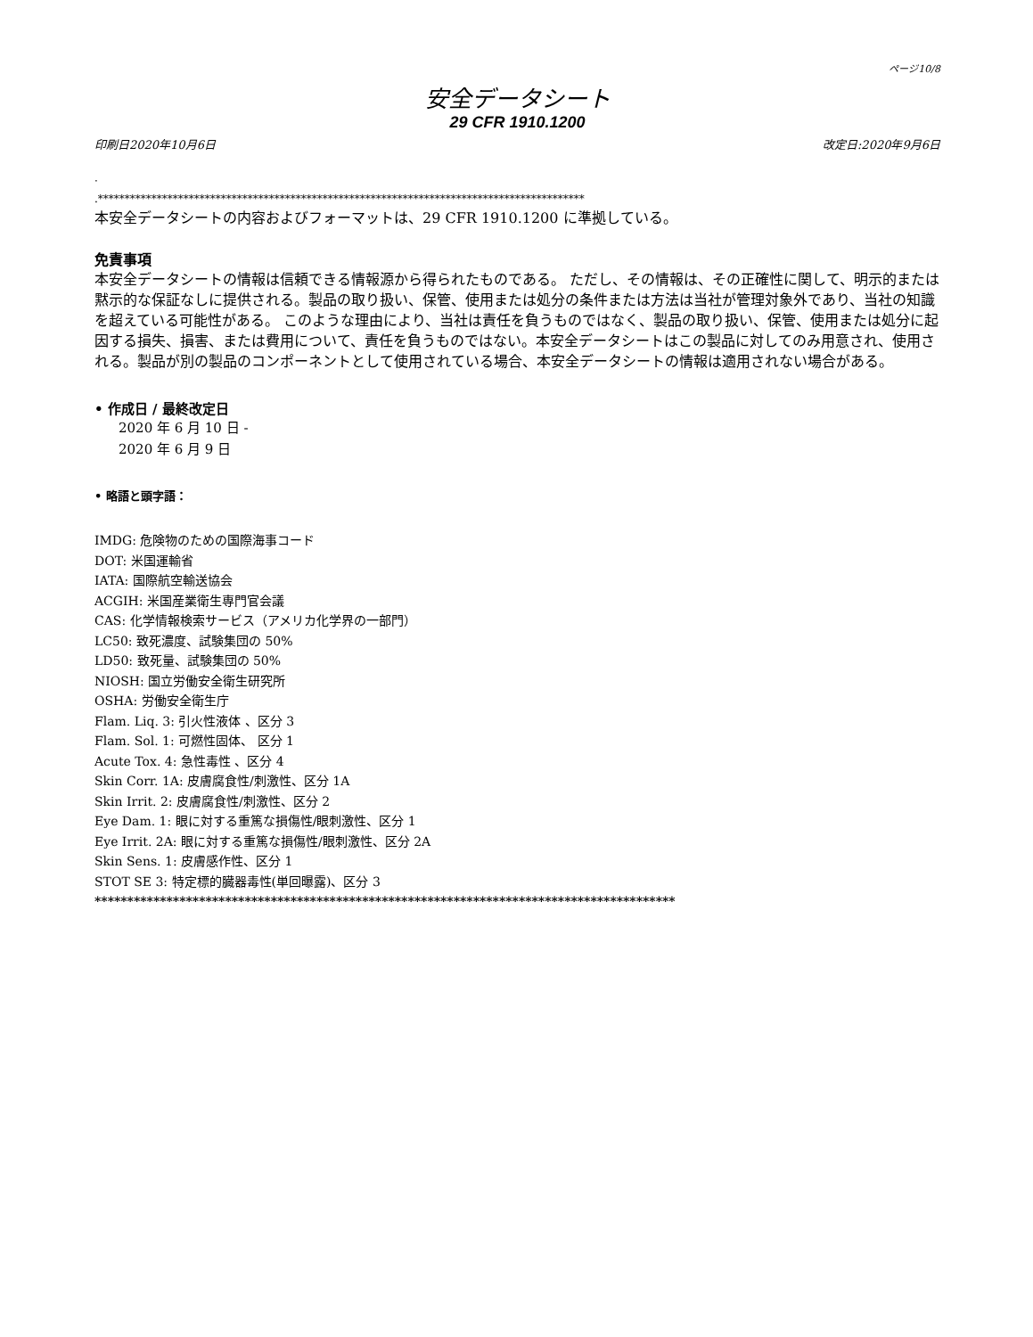ページ10/8
安全データシート
29 CFR 1910.1200
印刷日2020年10月6日 改定日:2020年9月6日
·
.*******************************************************************************************
本安全データシートの内容およびフォーマットは、29 CFR 1910.1200 に準拠している。
免責事項
本安全データシートの情報は信頼できる情報源から得られたものである。 ただし、その情報は、その正確性に関して、明示的または黙示的な保証なしに提供される。製品の取り扱い、保管、使用または処分の条件または方法は当社が管理対象外であり、当社の知識を超えている可能性がある。 このような理由により、当社は責任を負うものではなく、製品の取り扱い、保管、使用または処分に起因する損失、損害、または費用について、責任を負うものではない。本安全データシートはこの製品に対してのみ用意され、使用される。製品が別の製品のコンポーネントとして使用されている場合、本安全データシートの情報は適用されない場合がある。
• 作成日 / 最終改定日
2020 年 6 月 10 日 -
2020 年 6 月 9 日
• 略語と頭字語：
IMDG: 危険物のための国際海事コード
DOT: 米国運輸省
IATA: 国際航空輸送協会
ACGIH: 米国産業衛生専門官会議
CAS: 化学情報検索サービス（アメリカ化学界の一部門）
LC50: 致死濃度、試験集団の 50%
LD50: 致死量、試験集団の 50%
NIOSH: 国立労働安全衛生研究所
OSHA: 労働安全衛生庁
Flam. Liq. 3: 引火性液体 、区分 3
Flam. Sol. 1: 可燃性固体、 区分 1
Acute Tox. 4: 急性毒性 、区分 4
Skin Corr. 1A: 皮膚腐食性/刺激性、区分 1A
Skin Irrit. 2: 皮膚腐食性/刺激性、区分 2
Eye Dam. 1: 眼に対する重篤な損傷性/眼刺激性、区分 1
Eye Irrit. 2A: 眼に対する重篤な損傷性/眼刺激性、区分 2A
Skin Sens. 1: 皮膚感作性、区分 1
STOT SE 3: 特定標的臓器毒性(単回曝露)、区分 3
*****************************************************************************************